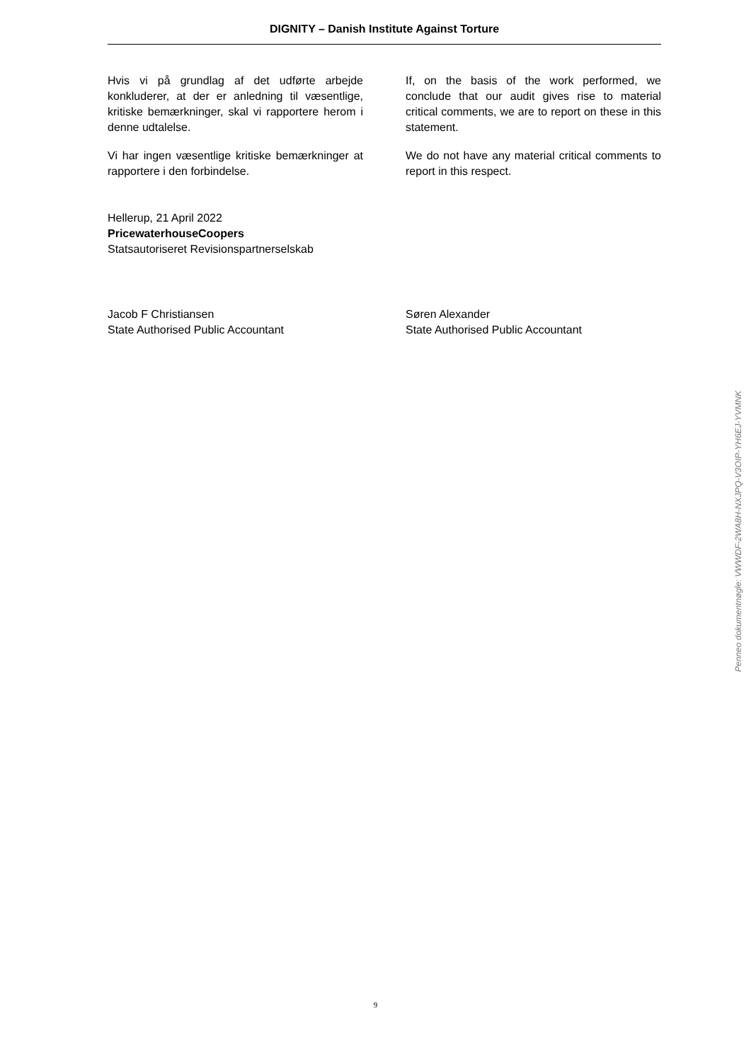DIGNITY – Danish Institute Against Torture
Hvis vi på grundlag af det udførte arbejde konkluderer, at der er anledning til væsentlige, kritiske bemærkninger, skal vi rapportere herom i denne udtalelse.
Vi har ingen væsentlige kritiske bemærkninger at rapportere i den forbindelse.
If, on the basis of the work performed, we conclude that our audit gives rise to material critical comments, we are to report on these in this statement.
We do not have any material critical comments to report in this respect.
Hellerup, 21 April 2022
PricewaterhouseCoopers
Statsautoriseret Revisionspartnerselskab
Jacob F Christiansen
State Authorised Public Accountant
Søren Alexander
State Authorised Public Accountant
Penneo dokumentnøgle: VWWDF-2WA8H-NXJPQ-V3OIP-YH6EJ-YVMNK
9